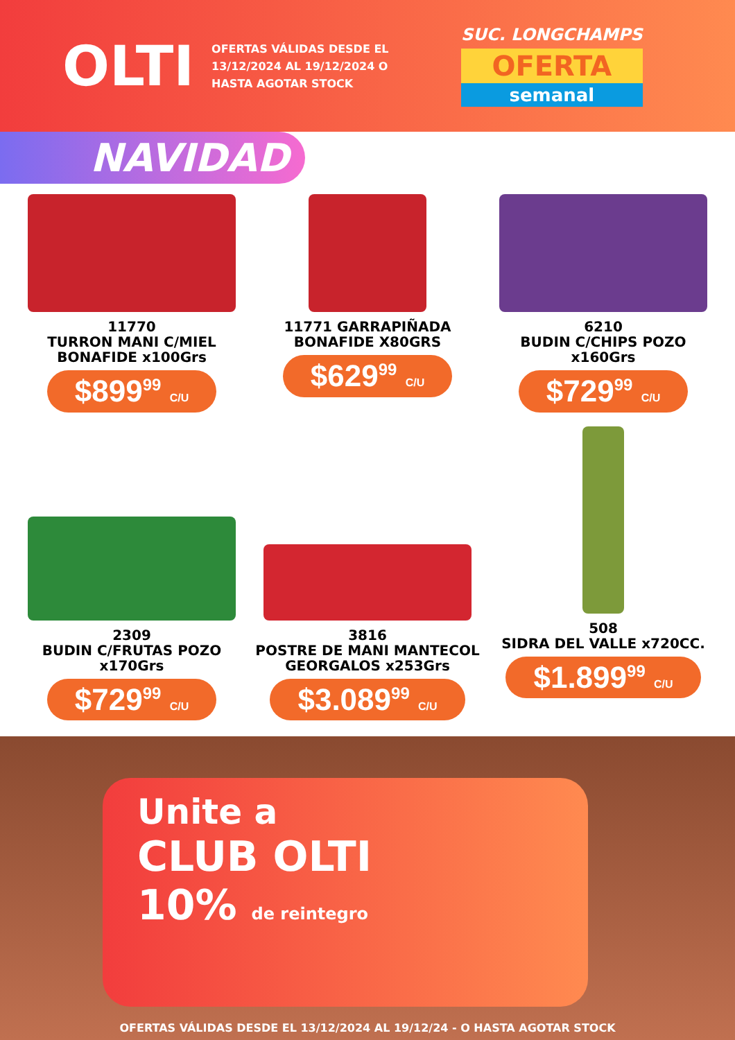OLTI
OFERTAS VÁLIDAS DESDE EL 13/12/2024 AL 19/12/2024 O HASTA AGOTAR STOCK
SUC. LONGCHAMPS
OFERTA
semanal
NAVIDAD
11770
TURRON MANI C/MIEL
BONAFIDE x100Grs
$899<sup>99</sup> C/U
11771 GARRAPIÑADA BONAFIDE X80GRS
$629<sup>99</sup> C/U
6210
BUDIN C/CHIPS POZO
x160Grs
$729<sup>99</sup> C/U
2309
BUDIN C/FRUTAS POZO
x170Grs
$729<sup>99</sup> C/U
3816
POSTRE DE MANI MANTECOL
GEORGALOS x253Grs
$3.089<sup>99</sup> C/U
508
SIDRA DEL VALLE x720CC.
$1.899<sup>99</sup> C/U
Unite a
CLUB OLTI
10% de reintegro
OFERTAS VÁLIDAS DESDE EL 13/12/2024 AL 19/12/24 - O HASTA AGOTAR STOCK